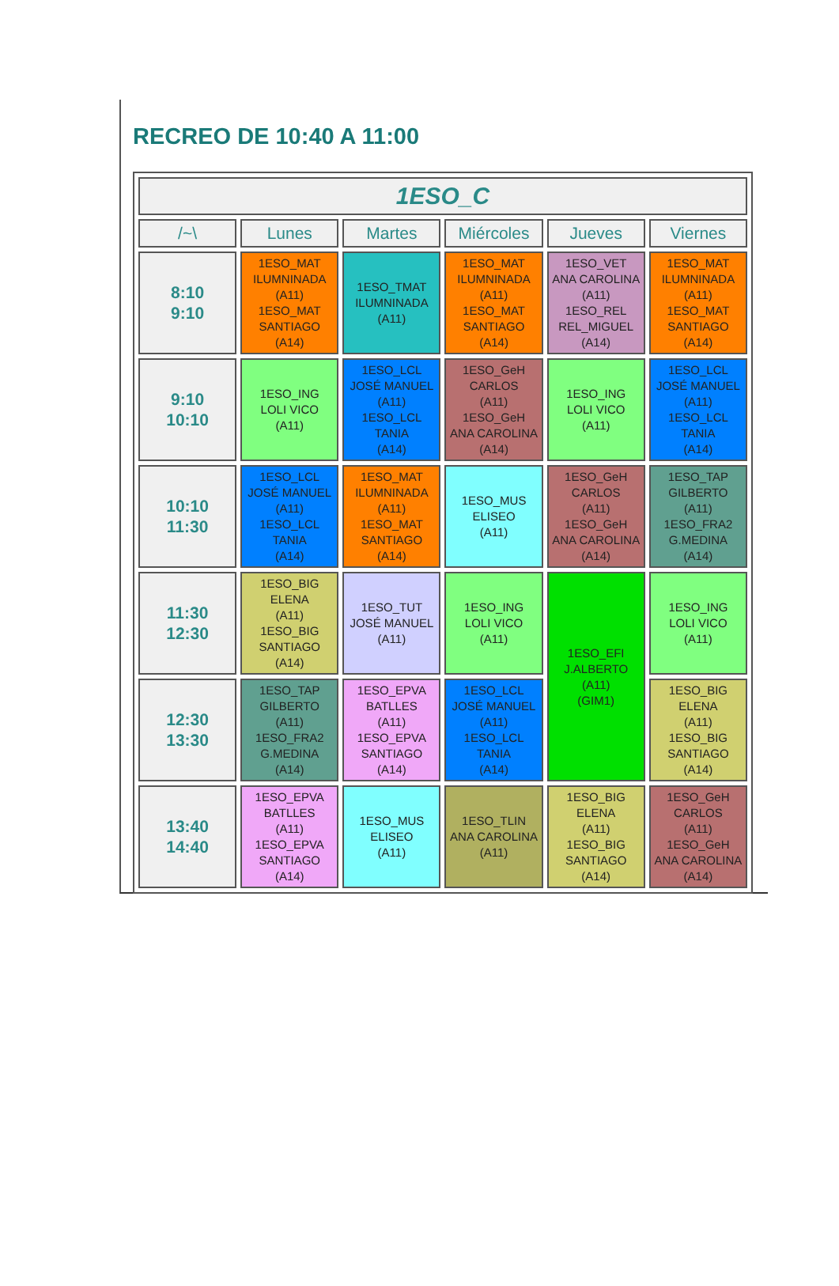RECREO DE 10:40 A 11:00
| 1ESO_C | | | | | |
| --- | --- | --- | --- | --- | --- |
| /~\ | Lunes | Martes | Miércoles | Jueves | Viernes |
| 8:10 9:10 | 1ESO_MAT ILUMNINADA (A11) 1ESO_MAT SANTIAGO (A14) | 1ESO_TMAT ILUMNINADA (A11) | 1ESO_MAT ILUMNINADA (A11) 1ESO_MAT SANTIAGO (A14) | 1ESO_VET ANA CAROLINA (A11) 1ESO_REL REL_MIGUEL (A14) | 1ESO_MAT ILUMNINADA (A11) 1ESO_MAT SANTIAGO (A14) |
| 9:10 10:10 | 1ESO_ING LOLI VICO (A11) | 1ESO_LCL JOSÉ MANUEL (A11) 1ESO_LCL TANIA (A14) | 1ESO_GeH CARLOS (A11) 1ESO_GeH ANA CAROLINA (A14) | 1ESO_ING LOLI VICO (A11) | 1ESO_LCL JOSÉ MANUEL (A11) 1ESO_LCL TANIA (A14) |
| 10:10 11:30 | 1ESO_LCL JOSÉ MANUEL (A11) 1ESO_LCL TANIA (A14) | 1ESO_MAT ILUMNINADA (A11) 1ESO_MAT SANTIAGO (A14) | 1ESO_MUS ELISEO (A11) | 1ESO_GeH CARLOS (A11) 1ESO_GeH ANA CAROLINA (A14) | 1ESO_TAP GILBERTO (A11) 1ESO_FRA2 G.MEDINA (A14) |
| 11:30 12:30 | 1ESO_BIG ELENA (A11) 1ESO_BIG SANTIAGO (A14) | 1ESO_TUT JOSÉ MANUEL (A11) | 1ESO_ING LOLI VICO (A11) | 1ESO_EFI J.ALBERTO (A11) (GIM1) | 1ESO_ING LOLI VICO (A11) |
| 12:30 13:30 | 1ESO_TAP GILBERTO (A11) 1ESO_FRA2 G.MEDINA (A14) | 1ESO_EPVA BATLLES (A11) 1ESO_EPVA SANTIAGO (A14) | 1ESO_LCL JOSÉ MANUEL (A11) 1ESO_LCL TANIA (A14) | | 1ESO_BIG ELENA (A11) 1ESO_BIG SANTIAGO (A14) |
| 13:40 14:40 | 1ESO_EPVA BATLLES (A11) 1ESO_EPVA SANTIAGO (A14) | 1ESO_MUS ELISEO (A11) | 1ESO_TLIN ANA CAROLINA (A11) | 1ESO_BIG ELENA (A11) 1ESO_BIG SANTIAGO (A14) | 1ESO_GeH CARLOS (A11) 1ESO_GeH ANA CAROLINA (A14) |